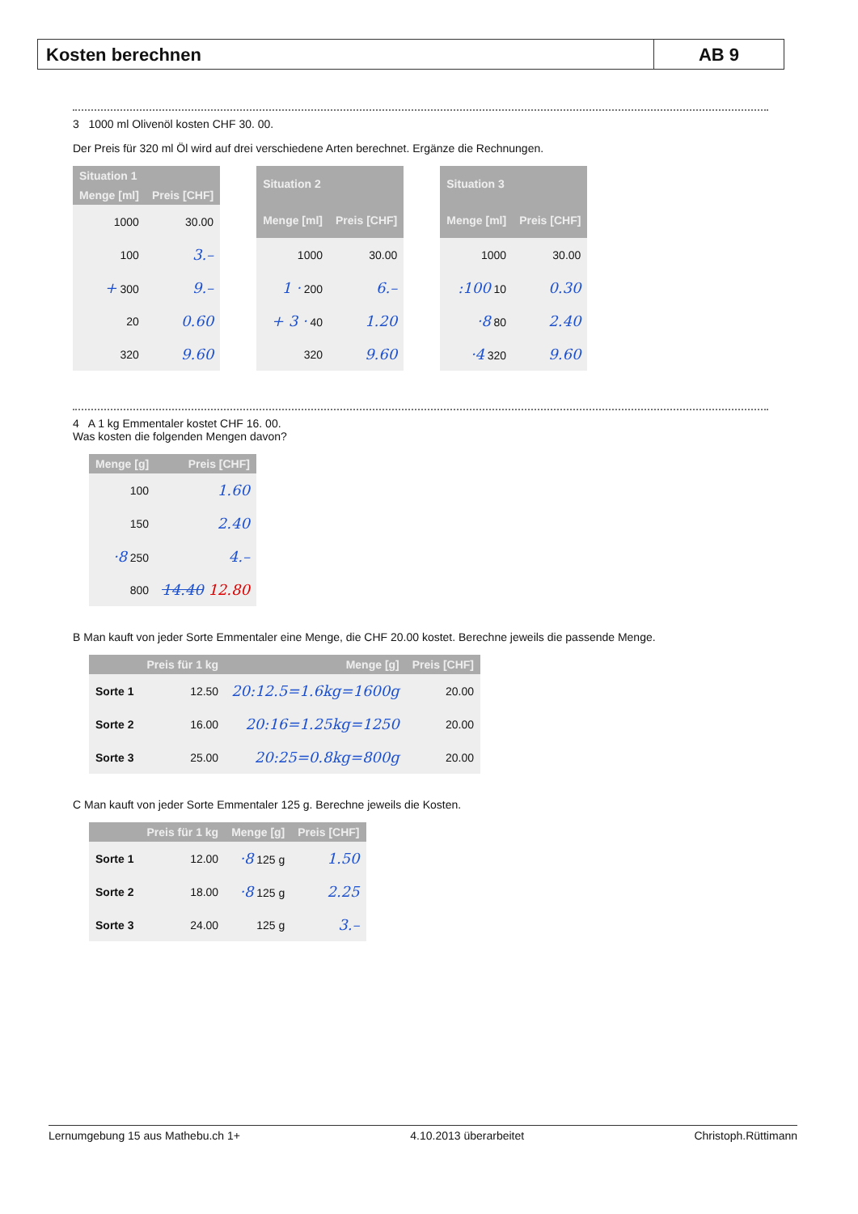Kosten berechnen AB 9
3 1000 ml Olivenöl kosten CHF 30. 00.
Der Preis für 320 ml Öl wird auf drei verschiedene Arten berechnet. Ergänze die Rechnungen.
| Situation 1 | |
| --- | --- |
| Menge [ml] | Preis [CHF] |
| 1000 | 30.00 |
| 100 | 3.– |
| + 300 | 9.– |
| 20 | 0.60 |
| 320 | 9.60 |
| Situation 2 | |
| --- | --- |
| Menge [ml] | Preis [CHF] |
| 1000 | 30.00 |
| 1 · 200 | 6.– |
| + 3 · 40 | 1.20 |
| 320 | 9.60 |
| Situation 3 | |
| --- | --- |
| Menge [ml] | Preis [CHF] |
| 1000 | 30.00 |
| :100 10 | 0.30 |
| ·8 80 | 2.40 |
| ·4 320 | 9.60 |
4 A 1 kg Emmentaler kostet CHF 16. 00.
Was kosten die folgenden Mengen davon?
| Menge [g] | Preis [CHF] |
| --- | --- |
| 100 | 1.60 |
| 150 | 2.40 |
| ·8 250 | 4.– |
| 800 | 14.40 12.80 |
B Man kauft von jeder Sorte Emmentaler eine Menge, die CHF 20.00 kostet. Berechne jeweils die passende Menge.
| | Preis für 1 kg | Menge [g] | Preis [CHF] |
| --- | --- | --- | --- |
| Sorte 1 | 12.50 | 20:12.5=1.6kg=1600g | 20.00 |
| Sorte 2 | 16.00 | 20:16=1.25kg=1250 | 20.00 |
| Sorte 3 | 25.00 | 20:25=0.8kg=800g | 20.00 |
C Man kauft von jeder Sorte Emmentaler 125 g. Berechne jeweils die Kosten.
| | Preis für 1 kg | Menge [g] | Preis [CHF] |
| --- | --- | --- | --- |
| Sorte 1 | 12.00 | ·8 125 g | 1.50 |
| Sorte 2 | 18.00 | ·8 125 g | 2.25 |
| Sorte 3 | 24.00 | 125 g | 3.– |
Lernumgebung 15 aus Mathebu.ch 1+ 4.10.2013 überarbeitet Christoph.Rüttimann